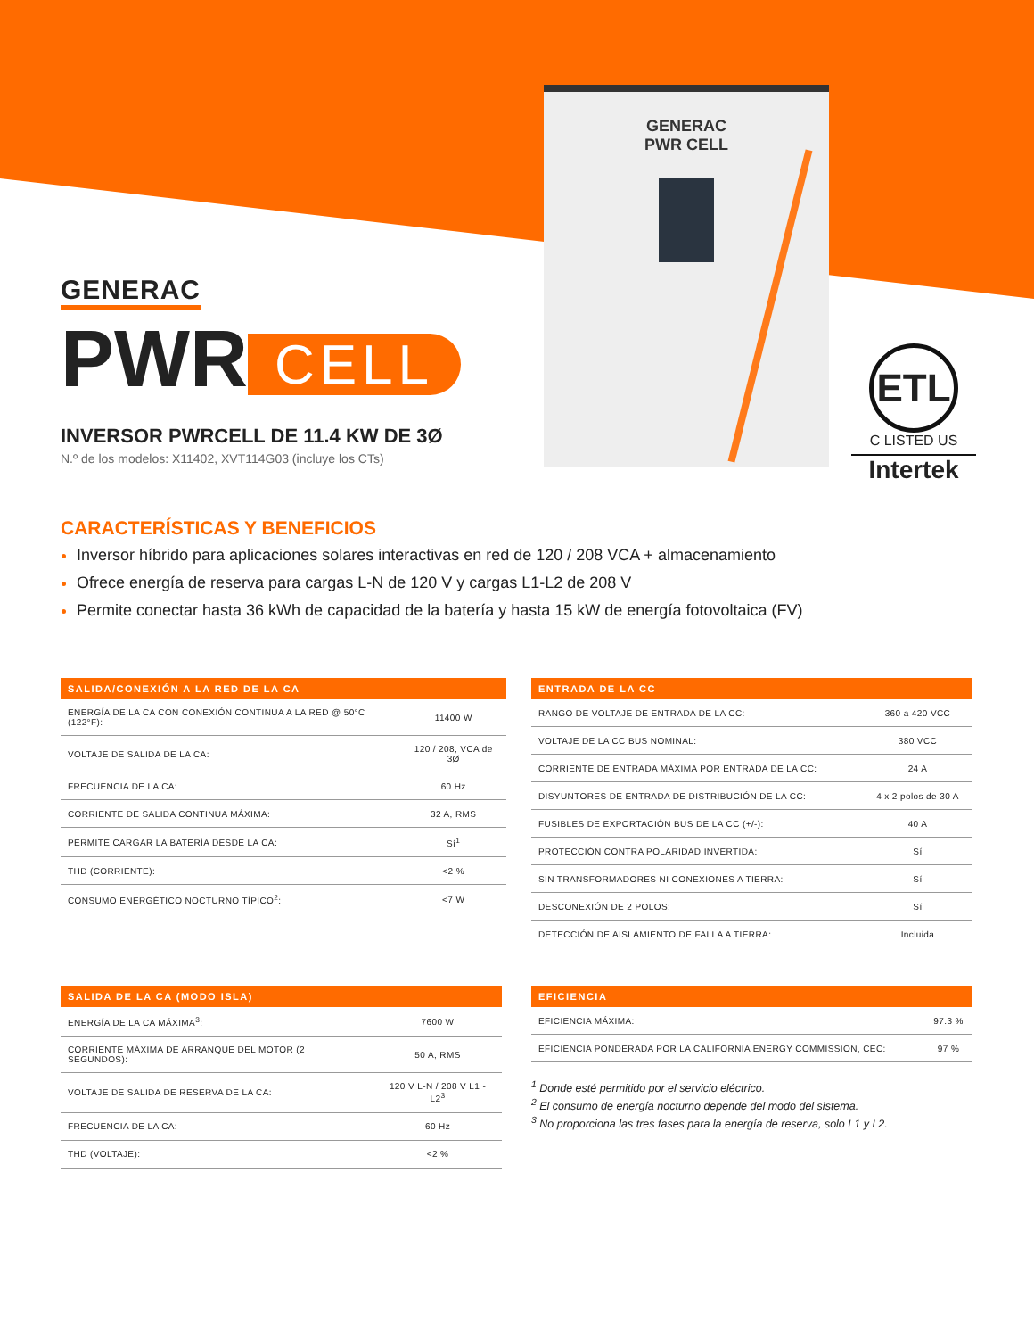GENERAC
PWR CELL
GENERAC
PWR CELL
INVERSOR PWRCELL DE 11.4 KW DE 3Ø
N.º de los modelos: X11402, XVT114G03 (incluye los CTs)
ETL
C LISTED US
Intertek
CARACTERÍSTICAS Y BENEFICIOS
Inversor híbrido para aplicaciones solares interactivas en red de 120 / 208 VCA + almacenamiento
Ofrece energía de reserva para cargas L-N de 120 V y cargas L1-L2 de 208 V
Permite conectar hasta 36 kWh de capacidad de la batería y hasta 15 kW de energía fotovoltaica (FV)
| SALIDA/CONEXIÓN A LA RED DE LA CA | |
| --- | --- |
| ENERGÍA DE LA CA CON CONEXIÓN CONTINUA A LA RED @ 50°C (122°F): | 11400 W |
| VOLTAJE DE SALIDA DE LA CA: | 120 / 208, VCA de 3Ø |
| FRECUENCIA DE LA CA: | 60 Hz |
| CORRIENTE DE SALIDA CONTINUA MÁXIMA: | 32 A, RMS |
| PERMITE CARGAR LA BATERÍA DESDE LA CA: | Sí<sup>1</sup> |
| THD (CORRIENTE): | <2 % |
| CONSUMO ENERGÉTICO NOCTURNO TÍPICO<sup>2</sup>: | <7 W |
| ENTRADA DE LA CC | |
| --- | --- |
| RANGO DE VOLTAJE DE ENTRADA DE LA CC: | 360 a 420 VCC |
| VOLTAJE DE LA CC BUS NOMINAL: | 380 VCC |
| CORRIENTE DE ENTRADA MÁXIMA POR ENTRADA DE LA CC: | 24 A |
| DISYUNTORES DE ENTRADA DE DISTRIBUCIÓN DE LA CC: | 4 x 2 polos de 30 A |
| FUSIBLES DE EXPORTACIÓN BUS DE LA CC (+/-): | 40 A |
| PROTECCIÓN CONTRA POLARIDAD INVERTIDA: | Sí |
| SIN TRANSFORMADORES NI CONEXIONES A TIERRA: | Sí |
| DESCONEXIÓN DE 2 POLOS: | Sí |
| DETECCIÓN DE AISLAMIENTO DE FALLA A TIERRA: | Incluida |
| SALIDA DE LA CA (MODO ISLA) | |
| --- | --- |
| ENERGÍA DE LA CA MÁXIMA<sup>3</sup>: | 7600 W |
| CORRIENTE MÁXIMA DE ARRANQUE DEL MOTOR (2 SEGUNDOS): | 50 A, RMS |
| VOLTAJE DE SALIDA DE RESERVA DE LA CA: | 120 V L-N / 208 V L1 - L2<sup>3</sup> |
| FRECUENCIA DE LA CA: | 60 Hz |
| THD (VOLTAJE): | <2 % |
| EFICIENCIA | |
| --- | --- |
| EFICIENCIA MÁXIMA: | 97.3 % |
| EFICIENCIA PONDERADA POR LA CALIFORNIA ENERGY COMMISSION, CEC: | 97 % |
<sup>1</sup> Donde esté permitido por el servicio eléctrico.
<sup>2</sup> El consumo de energía nocturno depende del modo del sistema.
<sup>3</sup> No proporciona las tres fases para la energía de reserva, solo L1 y L2.